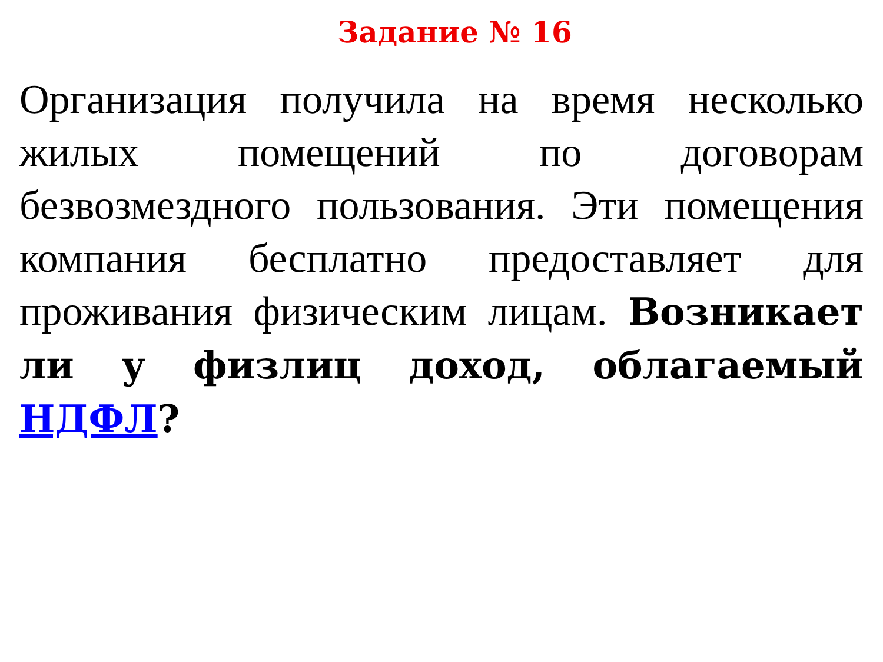Задание № 16
Организация получила на время несколько жилых помещений по договорам безвозмездного пользования. Эти помещения компания бесплатно предоставляет для проживания физическим лицам. Возникает ли у физлиц доход, облагаемый НДФЛ?